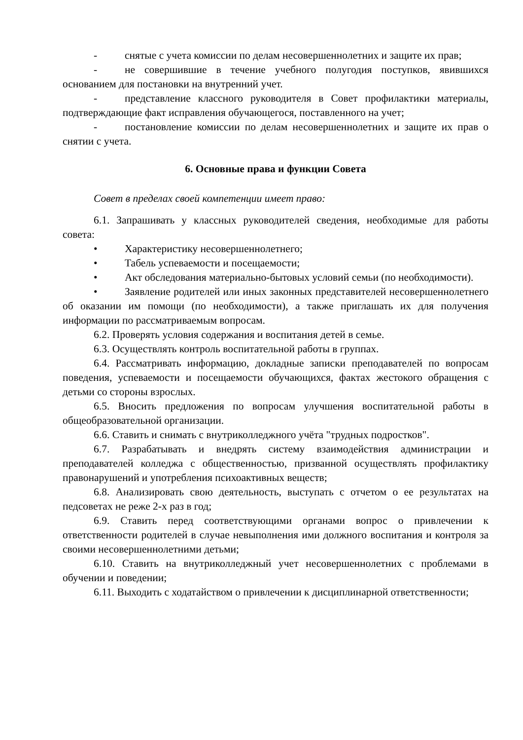- снятые с учета комиссии по делам несовершеннолетних и защите их прав;
- не совершившие в течение учебного полугодия поступков, явившихся основанием для постановки на внутренний учет.
- представление классного руководителя в Совет профилактики материалы, подтверждающие факт исправления обучающегося, поставленного на учет;
- постановление комиссии по делам несовершеннолетних и защите их прав о снятии с учета.
6. Основные права и функции Совета
Совет в пределах своей компетенции имеет право:
6.1. Запрашивать у классных руководителей сведения, необходимые для работы совета:
• Характеристику несовершеннолетнего;
• Табель успеваемости и посещаемости;
• Акт обследования материально-бытовых условий семьи (по необходимости).
• Заявление родителей или иных законных представителей несовершеннолетнего об оказании им помощи (по необходимости), а также приглашать их для получения информации по рассматриваемым вопросам.
6.2. Проверять условия содержания и воспитания детей в семье.
6.3. Осуществлять контроль воспитательной работы в группах.
6.4. Рассматривать информацию, докладные записки преподавателей по вопросам поведения, успеваемости и посещаемости обучающихся, фактах жестокого обращения с детьми со стороны взрослых.
6.5. Вносить предложения по вопросам улучшения воспитательной работы в общеобразовательной организации.
6.6. Ставить и снимать с внутриколледжного учёта "трудных подростков".
6.7. Разрабатывать и внедрять систему взаимодействия администрации и преподавателей колледжа с общественностью, призванной осуществлять профилактику правонарушений и употребления психоактивных веществ;
6.8. Анализировать свою деятельность, выступать с отчетом о ее результатах на педсоветах не реже 2-х раз в год;
6.9. Ставить перед соответствующими органами вопрос о привлечении к ответственности родителей в случае невыполнения ими должного воспитания и контроля за своими несовершеннолетними детьми;
6.10. Ставить на внутриколледжный учет несовершеннолетних с проблемами в обучении и поведении;
6.11. Выходить с ходатайством о привлечении к дисциплинарной ответственности;